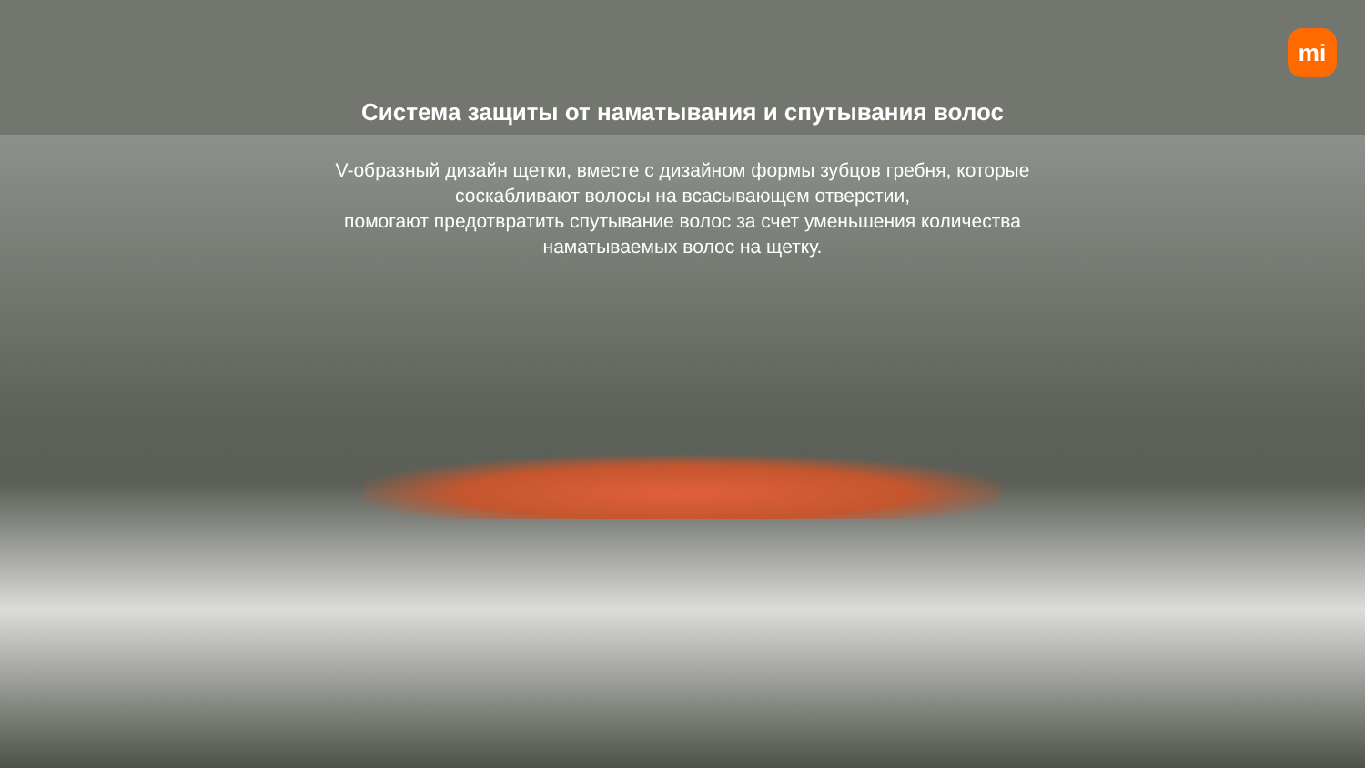mi
Система защиты от наматывания и спутывания волос
V-образный дизайн щетки, вместе с дизайном формы зубцов гребня, которые
соскабливают волосы на всасывающем отверстии,
помогают предотвратить спутывание волос за счет уменьшения количества
наматываемых волос на щетку.